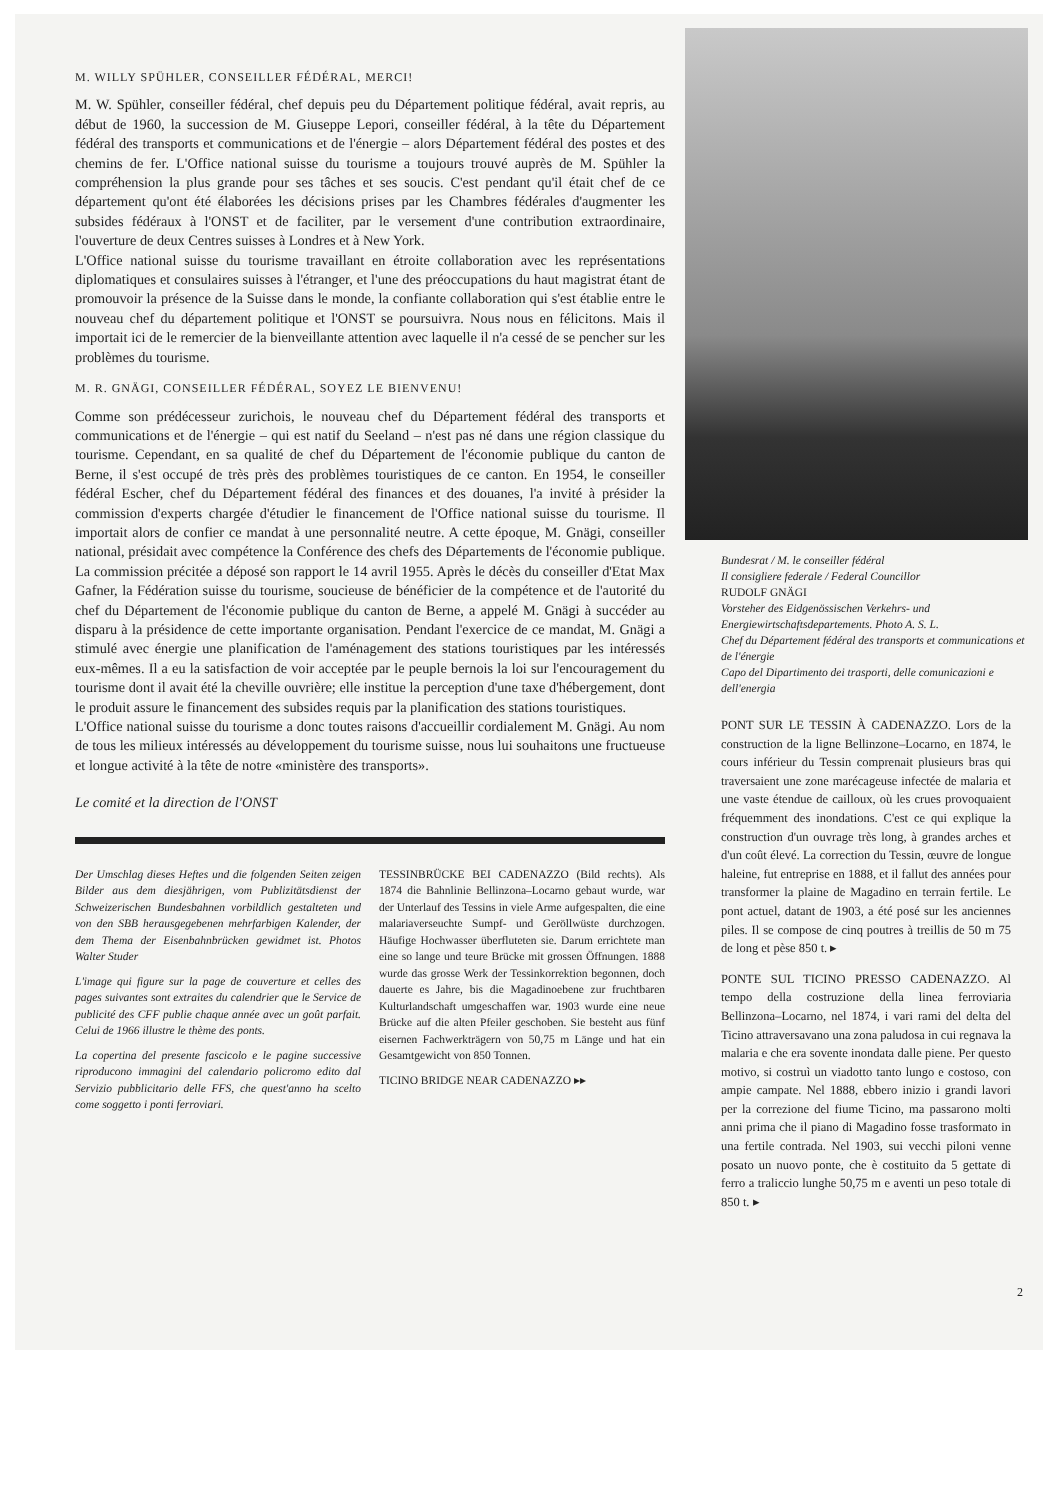M. WILLY SPÜHLER, CONSEILLER FÉDÉRAL, MERCI!
M. W. Spühler, conseiller fédéral, chef depuis peu du Département politique fédéral, avait repris, au début de 1960, la succession de M. Giuseppe Lepori, conseiller fédéral, à la tête du Département fédéral des transports et communications et de l'énergie – alors Département fédéral des postes et des chemins de fer. L'Office national suisse du tourisme a toujours trouvé auprès de M. Spühler la compréhension la plus grande pour ses tâches et ses soucis. C'est pendant qu'il était chef de ce département qu'ont été élaborées les décisions prises par les Chambres fédérales d'augmenter les subsides fédéraux à l'ONST et de faciliter, par le versement d'une contribution extraordinaire, l'ouverture de deux Centres suisses à Londres et à New York.
L'Office national suisse du tourisme travaillant en étroite collaboration avec les représentations diplomatiques et consulaires suisses à l'étranger, et l'une des préoccupations du haut magistrat étant de promouvoir la présence de la Suisse dans le monde, la confiante collaboration qui s'est établie entre le nouveau chef du département politique et l'ONST se poursuivra. Nous nous en félicitons. Mais il importait ici de le remercier de la bienveillante attention avec laquelle il n'a cessé de se pencher sur les problèmes du tourisme.
M. R. GNÄGI, CONSEILLER FÉDÉRAL, SOYEZ LE BIENVENU!
Comme son prédécesseur zurichois, le nouveau chef du Département fédéral des transports et communications et de l'énergie – qui est natif du Seeland – n'est pas né dans une région classique du tourisme. Cependant, en sa qualité de chef du Département de l'économie publique du canton de Berne, il s'est occupé de très près des problèmes touristiques de ce canton. En 1954, le conseiller fédéral Escher, chef du Département fédéral des finances et des douanes, l'a invité à présider la commission d'experts chargée d'étudier le financement de l'Office national suisse du tourisme. Il importait alors de confier ce mandat à une personnalité neutre. A cette époque, M. Gnägi, conseiller national, présidait avec compétence la Conférence des chefs des Départements de l'économie publique. La commission précitée a déposé son rapport le 14 avril 1955. Après le décès du conseiller d'Etat Max Gafner, la Fédération suisse du tourisme, soucieuse de bénéficier de la compétence et de l'autorité du chef du Département de l'économie publique du canton de Berne, a appelé M. Gnägi à succéder au disparu à la présidence de cette importante organisation. Pendant l'exercice de ce mandat, M. Gnägi a stimulé avec énergie une planification de l'aménagement des stations touristiques par les intéressés eux-mêmes. Il a eu la satisfaction de voir acceptée par le peuple bernois la loi sur l'encouragement du tourisme dont il avait été la cheville ouvrière; elle institue la perception d'une taxe d'hébergement, dont le produit assure le financement des subsides requis par la planification des stations touristiques.
L'Office national suisse du tourisme a donc toutes raisons d'accueillir cordialement M. Gnägi. Au nom de tous les milieux intéressés au développement du tourisme suisse, nous lui souhaitons une fructueuse et longue activité à la tête de notre «ministère des transports».
Le comité et la direction de l'ONST
Der Umschlag dieses Heftes und die folgenden Seiten zeigen Bilder aus dem diesjährigen, vom Publizitätsdienst der Schweizerischen Bundesbahnen vorbildlich gestalteten und von den SBB herausgegebenen mehrfarbigen Kalender, der dem Thema der Eisenbahnbrücken gewidmet ist. Photos Walter Studer
L'image qui figure sur la page de couverture et celles des pages suivantes sont extraites du calendrier que le Service de publicité des CFF publie chaque année avec un goût parfait. Celui de 1966 illustre le thème des ponts.
La copertina del presente fascicolo e le pagine successive riproducono immagini del calendario policromo edito dal Servizio pubblicitario delle FFS, che quest'anno ha scelto come soggetto i ponti ferroviari.
TESSINBRÜCKE BEI CADENAZZO (Bild rechts). Als 1874 die Bahnlinie Bellinzona–Locarno gebaut wurde, war der Unterlauf des Tessins in viele Arme aufgespalten, die eine malariaverseuchte Sumpf- und Geröllwüste durchzogen. Häufige Hochwasser überfluteten sie. Darum errichtete man eine so lange und teure Brücke mit grossen Öffnungen. 1888 wurde das grosse Werk der Tessinkorrektion begonnen, doch dauerte es Jahre, bis die Magadinoebene zur fruchtbaren Kulturlandschaft umgeschaffen war. 1903 wurde eine neue Brücke auf die alten Pfeiler geschoben. Sie besteht aus fünf eisernen Fachwerkträgern von 50,75 m Länge und hat ein Gesamtgewicht von 850 Tonnen.
TICINO BRIDGE NEAR CADENAZZO ▸▸
Bundesrat / M. le conseiller fédéral
Il consigliere federale / Federal Councillor
RUDOLF GNÄGI
Vorsteher des Eidgenössischen Verkehrs- und Energiewirtschaftsdepartements. Photo A. S. L.
Chef du Département fédéral des transports et communications et de l'énergie
Capo del Dipartimento dei trasporti, delle comunicazioni e dell'energia
PONT SUR LE TESSIN À CADENAZZO. Lors de la construction de la ligne Bellinzone–Locarno, en 1874, le cours inférieur du Tessin comprenait plusieurs bras qui traversaient une zone marécageuse infectée de malaria et une vaste étendue de cailloux, où les crues provoquaient fréquemment des inondations. C'est ce qui explique la construction d'un ouvrage très long, à grandes arches et d'un coût élevé. La correction du Tessin, œuvre de longue haleine, fut entreprise en 1888, et il fallut des années pour transformer la plaine de Magadino en terrain fertile. Le pont actuel, datant de 1903, a été posé sur les anciennes piles. Il se compose de cinq poutres à treillis de 50 m 75 de long et pèse 850 t. ▸
PONTE SUL TICINO PRESSO CADENAZZO. Al tempo della costruzione della linea ferroviaria Bellinzona–Locarno, nel 1874, i vari rami del delta del Ticino attraversavano una zona paludosa in cui regnava la malaria e che era sovente inondata dalle piene. Per questo motivo, si costruì un viadotto tanto lungo e costoso, con ampie campate. Nel 1888, ebbero inizio i grandi lavori per la correzione del fiume Ticino, ma passarono molti anni prima che il piano di Magadino fosse trasformato in una fertile contrada. Nel 1903, sui vecchi piloni venne posato un nuovo ponte, che è costituito da 5 gettate di ferro a traliccio lunghe 50,75 m e aventi un peso totale di 850 t. ▸
2